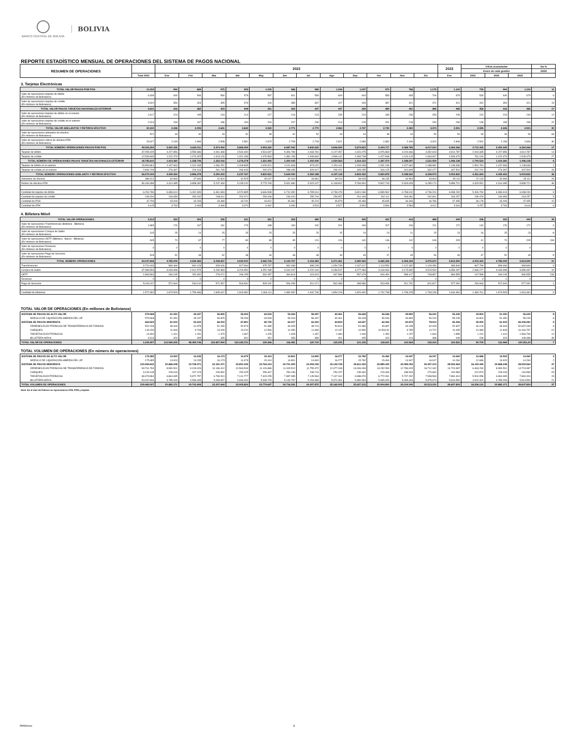BANCO CENTRAL DE BOLIVIA
BOLIVIA
REPORTE ESTADÍSTICO MENSUAL DE OPERACIONES DEL SISTEMA DE PAGOS NACIONAL
| RESUMEN DE OPERACIONES | | 2022 | | | | | | | | | | | | 2023 | Cifras acumuladas | | | Var % |
| --- | --- | --- | --- | --- | --- | --- | --- | --- | --- | --- | --- | --- | --- | --- | --- | --- | --- | --- |
| | | | | | | | | | | | | | | | Enero de cada gestión | | | 23/22 |
| | Total 2021 | Ene | Feb | Mar | Abr | May | Jun | Jul | Ago | Sep. | Oct | Nov | Dic | Ene | 2021 | 2022 | 2023 | |
3. Tarjetas Electrónicas
| TOTAL VALOR PAGOS POR POS | 10.259 | 994 | 869 | 975 | 959 | 1.005 | 986 | 989 | 1.036 | 1.007 | 970 | 786 | 1.178 | 1.100 | 795 | 994 | 1.100 | 11 |
| Valor de operaciones tarjetas de débito (En millones de Bolivianos) | 6.339 | 640 | 546 | 580 | 579 | 587 | 601 | 593 | 609 | 604 | 583 | 465 | 706 | 679 | 533 | 640 | 679 | 6 |
| Valor de operaciones tarjetas de crédito (En millones de Bolivianos) | 3.920 | 354 | 323 | 395 | 379 | 418 | 385 | 397 | 427 | 403 | 387 | 321 | 472 | 421 | 262 | 354 | 421 | 19 |
| TOTAL VALOR PAGOS TARJETAS NACIONALES EXTERIOR | 4.641 | 416 | 362 | 403 | 408 | 421 | 422 | 447 | 447 | 439 | 480 | 451 | 485 | 485 | 356 | 416 | 485 | 17 |
| Valor de operaciones tarjetas de débito en el exterior (En millones de Bolivianos) | 2.617 | 223 | 195 | 218 | 214 | 217 | 216 | 213 | 235 | 224 | 189 | 233 | 256 | 249 | 220 | 223 | 249 | 12 |
| Valor de operaciones tarjetas de crédito en el exterior (En millones de Bolivianos) | 2.024 | 193 | 167 | 186 | 194 | 204 | 207 | 234 | 213 | 215 | 291 | 218 | 230 | 236 | 136 | 193 | 236 | 22 |
| TOTAL VALOR ADELANTOS Y RETIROS EFECTIVO | 30.150 | 2.226 | 2.005 | 2.641 | 2.632 | 2.922 | 2.771 | 2.770 | 2.964 | 2.727 | 2.730 | 2.450 | 3.374 | 2.901 | 2.595 | 2.226 | 2.901 | 30 |
| Valor de operaciones adelantos de efectivo (En millones de Bolivianos) | 522 | 33 | 40 | 43 | 51 | 48 | 62 | 52 | 43 | 44 | 48 | 44 | 50 | 54 | 93 | 33 | 54 | 63 |
| Valor de operaciones retiros de efectivo ATM (En millones de Bolivianos) | 29.627 | 2.193 | 1.966 | 2.598 | 2.581 | 2.873 | 2.709 | 2.718 | 2.921 | 2.683 | 2.682 | 2.406 | 3.324 | 2.846 | 2.502 | 2.193 | 2.846 | 30 |
| TOTAL NÚMERO OPERACIONES PAGOS POR POS | 49.594.254 | 5.450.335 | 4.634.011 | 5.474.494 | 5.865.499 | 5.993.260 | 6.687.942 | 5.842.625 | 5.696.599 | 5.674.823 | 5.404.717 | 4.368.785 | 6.017.510 | 6.364.266 | 3.710.435 | 5.450.335 | 6.364.266 | 17 |
| Tarjetas de débito | 37.059.405 | 4.227.856 | 3.559.686 | 4.061.368 | 4.544.340 | 4.516.697 | 5.306.789 | 4.433.781 | 4.127.457 | 4.181.075 | 3.976.869 | 3.244.666 | 4.352.603 | 4.814.787 | 2.919.335 | 4.227.856 | 4.814.787 | 14 |
| Tarjetas de crédito | 12.534.849 | 1.222.479 | 1.074.325 | 1.413.126 | 1.321.159 | 1.476.563 | 1.381.153 | 1.408.844 | 1.569.142 | 1.493.748 | 1.427.848 | 1.124.119 | 1.664.907 | 1.549.479 | 791.100 | 1.222.479 | 1.549.479 | 27 |
| TOTAL NÚMERO DE OPERACIONES PAGOS TARJETAS NACIONALES EXTERIOR | 18.785.610 | 1.414.360 | 1.238.746 | 1.322.016 | 1.276.278 | 1.321.995 | 1.300.043 | 1.302.939 | 1.450.563 | 1.314.153 | 1.367.374 | 1.338.507 | 1.521.059 | 1.496.138 | 1.794.523 | 1.414.360 | 1.496.138 | 6 |
| Tarjetas de débito en el exterior | 15.950.861 | 1.137.963 | 1.012.433 | 1.060.251 | 1.009.835 | 1.029.321 | 1.011.608 | 973.022 | 1.151.411 | 1.009.098 | 1.051.249 | 1.027.662 | 1.188.982 | 1.148.636 | 1.591.781 | 1.137.963 | 1.148.636 | 1 |
| Tarjetas de crédito en el exterior | 2.834.749 | 276.397 | 226.313 | 261.765 | 266.443 | 292.674 | 288.435 | 329.917 | 299.152 | 305.055 | 316.125 | 310.845 | 332.077 | 347.502 | 202.742 | 276.397 | 347.502 | 26 |
| TOTAL NÚMERO OPERACIONES ADELANTO Y RETIROS EFECTIVO | 56.570.009 | 4.349.454 | 3.896.278 | 5.290.293 | 5.237.767 | 5.820.812 | 5.644.090 | 5.359.188 | 6.197.118 | 5.833.432 | 5.850.878 | 5.348.522 | 6.328.973 | 5.903.832 | 4.351.694 | 4.349.454 | 5.903.832 | 36 |
| Adelantos de efectivo | 389.611 | 34.969 | 37.946 | 42.824 | 42.525 | 45.047 | 42.410 | 43.981 | 48.216 | 48.628 | 48.135 | 44.594 | 43.803 | 45.111 | 22.143 | 34.969 | 45.111 | 29 |
| Retiros de efectivo ATM | 56.180.398 | 4.314.485 | 3.858.332 | 5.247.469 | 5.195.242 | 5.775.765 | 5.601.680 | 5.315.207 | 6.148.902 | 5.784.804 | 5.802.743 | 5.303.928 | 6.285.170 | 5.858.721 | 4.329.551 | 4.314.485 | 5.858.721 | 36 |
| Cantidad de tarjetas de débito | 6.294.786 | 6.383.613 | 6.402.399 | 6.461.833 | 6.574.885 | 6.666.508 | 6.710.352 | 6.785.914 | 6.739.478 | 6.801.066 | 6.839.562 | 6.768.910 | 6.736.204 | 6.938.230 | 5.406.794 | 6.383.613 | 6.938.230 | 9 |
| Cantidad de tarjetas de crédito | 249.290 | 249.659 | 250.262 | 248.611 | 251.071 | 254.036 | 249.420 | 255.704 | 256.957 | 261.169 | 262.111 | 263.081 | 262.841 | 263.257 | 239.479 | 249.659 | 263.257 | 5 |
| Cantidad de POS | 42.709 | 43.009 | 43.293 | 43.489 | 43.740 | 44.812 | 45.360 | 45.224 | 45.879 | 45.483 | 45.845 | 46.303 | 46.786 | 47.455 | 36.178 | 43.009 | 47.455 | 10 |
| Cantidad de ATM | 3.415 | 3.763 | 3.463 | 3.469 | 3.470 | 3.462 | 3.490 | 3.523 | 3.527 | 3.542 | 3.566 | 3.584 | 3.612 | 3.616 | 3.257 | 3.763 | 3.616 | -4 |
4. Billetera Móvil
| TOTAL VALOR OPERACIONES | 3.313 | 323 | 305 | 335 | 331 | 351 | 353 | 389 | 401 | 405 | 423 | 414 | 488 | 449 | 236 | 323 | 449 | 39 |
| Valor de operaciones Transferencias (Billetera - Billetera) (En millones de Bolivianos) | 1.865 | 176 | 167 | 181 | 179 | 188 | 184 | 192 | 201 | 196 | 207 | 206 | 211 | 172 | 132 | 176 | 172 | -2 |
| Valor de operaciones Compra de Saldo (En millones de Bolivianos) | 315 | 25 | 24 | 25 | 25 | 25 | 25 | 25 | 25 | 24 | 23 | 21 | 25 | 23 | 26 | 25 | 23 | -8 |
| Valor de operaciones OETF (Billetera - Banco - Billetera) (En millones de Bolivianos) | 605 | 70 | 67 | 77 | 80 | 89 | 95 | 124 | 126 | 140 | 146 | 142 | 199 | 205 | 41 | 70 | 205 | 193 |
| Valor de operaciones Remesas (En millones de Bolivianos) | 0 | 0 | 0 | 0 | 0 | 0 | 0 | 0 | 0 | 0 | 0 | 0 | 0 | 0 | 0 | 0 | 0 | |
| Valor de operaciones Pago de Servicios (En millones de Bolivianos) | 528 | 52 | 48 | 52 | 48 | 49 | 48 | 48 | 49 | 45 | 47 | 45 | 54 | 49 | 37 | 52 | 49 | -5 |
| TOTAL NÚMERO OPERACIONES | 54.037.846 | 4.785.009 | 4.539.465 | 5.008.657 | 4.934.000 | 5.065.725 | 5.143.757 | 5.153.383 | 5.371.361 | 5.380.964 | 5.665.326 | 5.406.343 | 5.975.670 | 5.813.590 | 4.002.324 | 4.785.009 | 5.813.590 | 21 |
| Transferencias | 9.720.443 | 899.466 | 840.128 | 928.006 | 927.964 | 975.787 | 962.638 | 998.228 | 1.054.738 | 1.047.617 | 1.113.554 | 1.122.332 | 1.109.456 | 983.846 | 667.799 | 899.466 | 983.846 | 9 |
| Compra de Saldo | 37.383.593 | 3.043.698 | 2.912.575 | 3.230.983 | 3.204.950 | 3.252.289 | 3.310.047 | 3.220.160 | 3.286.547 | 3.277.083 | 3.418.663 | 3.173.832 | 3.515.530 | 3.356.097 | 2.936.277 | 3.043.698 | 3.356.097 | 10 |
| OETF | 1.893.563 | 269.245 | 252.652 | 278.071 | 296.155 | 332.457 | 364.813 | 423.924 | 467.588 | 557.678 | 609.450 | 598.417 | 748.857 | 896.555 | 107.585 | 269.245 | 896.555 | 233 |
| Remesas | 0 | 0 | 0 | 0 | 0 | 0 | 0 | 0 | 0 | 0 | 0 | 0 | 0 | 0 | 0 | 0 | 0 | |
| Pago de Servicios | 5.040.247 | 572.600 | 534.110 | 571.597 | 504.931 | 505.192 | 506.259 | 511.071 | 562.488 | 498.586 | 523.659 | 511.762 | 601.827 | 577.092 | 290.663 | 572.600 | 577.092 | 1 |
| Cantidad de billeteras | 1.572.082 | 1.673.509 | 1.759.486 | 1.845.622 | 1.903.382 | 1.963.111 | 1.982.652 | 1.942.734 | 1.850.228 | 1.820.492 | 1.742.738 | 1.748.205 | 1.793.248 | 1.816.481 | 1.484.761 | 1.673.509 | 1.816.481 | 9 |
TOTAL VALOR DE OPERACIONES (En millones de Bolivianos)
| SISTEMA DE PAGOS DE ALTO VALOR | 579.968 | 51.050 | 45.237 | 56.825 | 55.293 | 63.533 | 53.264 | 58.497 | 60.461 | 56.628 | 56.546 | 49.890 | 56.240 | 55.245 | 44.804 | 51.050 | 55.245 | 8 |
| MODULO DE LIQUIDACIÓN HIBRIDA DEL LIP | 579.968 | 51.050 | 45.237 | 56.825 | 55.293 | 63.533 | 53.264 | 58.497 | 60.461 | 56.628 | 56.546 | 49.890 | 56.240 | 55.245 | 44.804 | 51.050 | 55.245 | 8 |
| SISTEMA DE PAGOS MINORISTA | 663.529 | 61.919 | 53.222 | 66.003 | 67.891 | 65.732 | 63.217 | 62.222 | 64.834 | 64.527 | 62.063 | 60.674 | 78.914 | 65.306 | 45.905 | 61.919 | 65.306,081 | 5 |
| ÓRDENES ELECTRÓNICAS DE TRANSFERENCIA DE FONDOS | 502.166 | 48.343 | 41.978 | 51.280 | 52.973 | 51.389 | 49.405 | 48.716 | 50.813 | 51.686 | 49.687 | 49.238 | 62.039 | 52.837 | 34.129 | 48.343 | 52.837,039 | 9 |
| CHEQUES | 143.150 | 11.843 | 9.708 | 13.009 | 13.220 | 12.566 | 12.050 | 11.680 | 12.137 | 10.990 | 10.503,32 | 9.785 | 14.722 | 10.435 | 10.389 | 11.843 | 10.434,757 | -12 |
| TARJETAS ELECTRÓNICAS | 14.900 | 1.410 | 1.231 | 1.379 | 1.367 | 1.425 | 1.408 | 1.437 | 1.484 | 1.446 | 1.450 | 1.237 | 1.663 | 1.585 | 1.151 | 1.410 | 1.584,796 | 12 |
| BILLETERA MÓVIL | 3.313 | 323 | 305 | 335 | 331 | 351 | 353 | 389 | 401 | 405 | 423 | 414 | 488 | 449 | 236 | 323 | 449,488 | 39 |
| TOTAL VALOR DE OPERACIONES | 1.243.497 | 112.969,305 | 98.459,746 | 122.827,994 | 123.183,721 | 129.266 | 116.481 | 120.719 | 125.295 | 121.155 | 118.610 | 110.564 | 135.154 | 120.551 | 90.709 | 112.969 | 120.551,20 | 7 |
TOTAL VOLUMEN DE OPERACIONES (En número de operaciones)
| SISTEMA DE PAGOS DE ALTO VALOR | 175.385 | 13.923 | 13.235 | 16.173 | 14.479 | 15.414 | 14.801 | 14.840 | 16.277 | 15.782 | 15.460 | 14.947 | 16.047 | 14.260 | 12.686 | 13.923 | 14.260 | 2 |
| MODULO DE LIQUIDACIÓN HIBRIDA DEL LIP | 175.385 | 13.923 | 13.235 | 16.173 | 14.479 | 15.414 | 14.801 | 14.840 | 16.277 | 15.782 | 15.460 | 14.947 | 16.047 | 14.260 | 12.686 | 13.923 | 14.260 | 2 |
| SISTEMA DE PAGOS MINORISTA | 219.284.642 | 20.868.248 | 19.728.371 | 22.191.471 | 22.891.345 | 23.764.213 | 24.701.490 | 24.293.035 | 25.145.728 | 25.611.433 | 25.889.340 | 24.089.093 | 30.497.103 | 28.593.564 | 16.193.445 | 20.868.248 | 28.593.564 | 37 |
| ÓRDENES ELECTRÓNICAS DE TRANSFERENCIA DE FONDOS | 93.761.784 | 8.990.501 | 9.109.026 | 10.136.412 | 10.563.543 | 11.126.886 | 11.315.512 | 11.755.372 | 12.377.048 | 13.006.033 | 13.232.590 | 12.786.915 | 16.712.182 | 14.724.987 | 6.463.290 | 8.990.501 | 14.724.987 | 64 |
| CHEQUES | 3.105.148 | 228.043 | 207.123 | 249.892 | 252.025 | 256.347 | 254.236 | 238.716 | 250.157 | 235.460 | 219.333 | 188.543 | 270.682 | 194.583 | 222.873 | 228.043 | 194.583 | -15 |
| TARJETAS ELECTRÓNICAS | 68.379.864 | 6.864.695 | 5.872.757 | 6.796.510 | 7.141.777 | 7.315.255 | 7.987.985 | 7.145.564 | 7.147.162 | 6.988.976 | 6.772.091 | 5.707.292 | 7.538.569 | 7.860.404 | 5.504.958 | 6.864.695 | 7.860.404 | 15 |
| BILLETERA MÓVIL | 54.037.846 | 4.785.009 | 4.539.465 | 5.008.657 | 4.934.000 | 5.065.725 | 5.143.757 | 5.153.383 | 5.371.361 | 5.380.964 | 5.665.326 | 5.406.343 | 5.975.670 | 5.813.590 | 4.002.324 | 4.785.009 | 5.813.590 | 21 |
| TOTAL VOLUMEN DE OPERACIONES | 219.460.027 | 20.882.171 | 19.741.606 | 22.207.644 | 22.905.824 | 23.779.627 | 24.716.291 | 24.307.875 | 25.162.005 | 25.627.215 | 25.904.800 | 24.104.040 | 30.513.150 | 28.607.824 | 16.206.131 | 20.882.171 | 28.607.824 | 37 |
Nota: En el mes de Febrero se reprocesaron ATM, POS y tarjetas
PMMS/erai 2